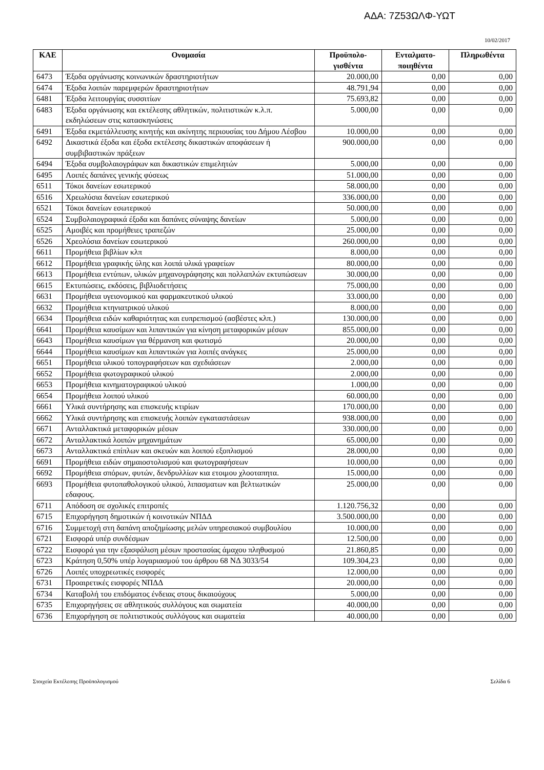ΑΔΑ: 7Ζ53ΩΛΦ-ΥΩΤ
10/02/2017
| ΚΑΕ | Ονομασία | Προϋπολο- γισθέντα | Ενταλματο- ποιηθέντα | Πληρωθέντα |
| --- | --- | --- | --- | --- |
| 6473 | Έξοδα οργάνωσης κοινωνικών δραστηριοτήτων | 20.000,00 | 0,00 | 0,00 |
| 6474 | Έξοδα λοιπών παρεμφερών δραστηριοτήτων | 48.791,94 | 0,00 | 0,00 |
| 6481 | Έξοδα λειτουργίας συσσιτίων | 75.693,82 | 0,00 | 0,00 |
| 6483 | Έξοδα οργάνωσης και εκτέλεσης αθλητικών, πολιτιστικών κ.λ.π. εκδηλώσεων στις κατασκηνώσεις | 5.000,00 | 0,00 | 0,00 |
| 6491 | Έξοδα εκμετάλλευσης κινητής και ακίνητης περιουσίας του Δήμου Λέσβου | 10.000,00 | 0,00 | 0,00 |
| 6492 | Δικαστικά έξοδα και έξοδα εκτέλεσης δικαστικών αποφάσεων ή συμβιβαστικών πράξεων | 900.000,00 | 0,00 | 0,00 |
| 6494 | Έξοδα συμβολαιογράφων και δικαστικών επιμελητών | 5.000,00 | 0,00 | 0,00 |
| 6495 | Λοιπές δαπάνες γενικής φύσεως | 51.000,00 | 0,00 | 0,00 |
| 6511 | Τόκοι δανείων εσωτερικού | 58.000,00 | 0,00 | 0,00 |
| 6516 | Χρεωλύσια δανείων εσωτερικού | 336.000,00 | 0,00 | 0,00 |
| 6521 | Τόκοι δανείων εσωτερικού | 50.000,00 | 0,00 | 0,00 |
| 6524 | Συμβολαιογραφικά έξοδα και δαπάνες σύναψης δανείων | 5.000,00 | 0,00 | 0,00 |
| 6525 | Αμοιβές και προμήθειες τραπεζών | 25.000,00 | 0,00 | 0,00 |
| 6526 | Χρεολύσια δανείων εσωτερικού | 260.000,00 | 0,00 | 0,00 |
| 6611 | Προμήθεια βιβλίων κλπ | 8.000,00 | 0,00 | 0,00 |
| 6612 | Προμήθεια γραφικής ύλης και λοιπά υλικά γραφείων | 80.000,00 | 0,00 | 0,00 |
| 6613 | Προμήθεια εντύπων, υλικών μηχανογράφησης και πολλαπλών εκτυπώσεων | 30.000,00 | 0,00 | 0,00 |
| 6615 | Εκτυπώσεις, εκδόσεις, βιβλιοδετήσεις | 75.000,00 | 0,00 | 0,00 |
| 6631 | Προμήθεια υγειονομικού και φαρμακευτικού υλικού | 33.000,00 | 0,00 | 0,00 |
| 6632 | Προμήθεια κτηνιατρικού υλικού | 8.000,00 | 0,00 | 0,00 |
| 6634 | Προμήθεια ειδών καθαριότητας και ευπρεπισμού (ασβέστες κλπ.) | 130.000,00 | 0,00 | 0,00 |
| 6641 | Προμήθεια καυσίμων και λιπαντικών για κίνηση μεταφορικών μέσων | 855.000,00 | 0,00 | 0,00 |
| 6643 | Προμήθεια καυσίμων για θέρμανση και φωτισμό | 20.000,00 | 0,00 | 0,00 |
| 6644 | Προμήθεια καυσίμων και λιπαντικών για λοιπές ανάγκες | 25.000,00 | 0,00 | 0,00 |
| 6651 | Προμήθεια υλικού τοπογραφήσεων και σχεδιάσεων | 2.000,00 | 0,00 | 0,00 |
| 6652 | Προμήθεια φωτογραφικού υλικού | 2.000,00 | 0,00 | 0,00 |
| 6653 | Προμήθεια κινηματογραφικού υλικού | 1.000,00 | 0,00 | 0,00 |
| 6654 | Προμήθεια λοιπού υλικού | 60.000,00 | 0,00 | 0,00 |
| 6661 | Υλικά συντήρησης και επισκευής κτιρίων | 170.000,00 | 0,00 | 0,00 |
| 6662 | Υλικά συντήρησης και επισκευής λοιπών εγκαταστάσεων | 938.000,00 | 0,00 | 0,00 |
| 6671 | Ανταλλακτικά μεταφορικών μέσων | 330.000,00 | 0,00 | 0,00 |
| 6672 | Ανταλλακτικά λοιπών μηχανημάτων | 65.000,00 | 0,00 | 0,00 |
| 6673 | Ανταλλακτικά επίπλων και σκευών και λοιπού εξοπλισμού | 28.000,00 | 0,00 | 0,00 |
| 6691 | Προμήθεια ειδών σημαιοστολισμού και φωτογραφήσεων | 10.000,00 | 0,00 | 0,00 |
| 6692 | Προμήθεια σπόρων, φυτών, δενδρυλλίων κια ετοιμου χλοοταπητα. | 15.000,00 | 0,00 | 0,00 |
| 6693 | Προμήθεια φυτοπαθολογικού υλικού, λιπασματων και βελτιωτικών εδαφους. | 25.000,00 | 0,00 | 0,00 |
| 6711 | Απόδοση σε σχολικές επιτροπές | 1.120.756,32 | 0,00 | 0,00 |
| 6715 | Επιχορήγηση δημοτικών ή κοινοτικών ΝΠΔΔ | 3.500.000,00 | 0,00 | 0,00 |
| 6716 | Συμμετοχή στη δαπάνη αποζημίωσης μελών υπηρεσιακού συμβουλίου | 10.000,00 | 0,00 | 0,00 |
| 6721 | Εισφορά υπέρ συνδέσμων | 12.500,00 | 0,00 | 0,00 |
| 6722 | Εισφορά για την εξασφάλιση μέσων προστασίας άμαχου πληθυσμού | 21.860,85 | 0,00 | 0,00 |
| 6723 | Κράτηση 0,50% υπέρ λογαριασμού του άρθρου 68 ΝΔ 3033/54 | 109.304,23 | 0,00 | 0,00 |
| 6726 | Λοιπές υποχρεωτικές εισφορές | 12.000,00 | 0,00 | 0,00 |
| 6731 | Προαιρετικές εισφορές ΝΠΔΔ | 20.000,00 | 0,00 | 0,00 |
| 6734 | Καταβολή του επιδόματος ένδειας στους δικαιούχους | 5.000,00 | 0,00 | 0,00 |
| 6735 | Επιχορηγήσεις σε αθλητικούς συλλόγους και σωματεία | 40.000,00 | 0,00 | 0,00 |
| 6736 | Επιχορήγηση σε πολιτιστικούς συλλόγους και σωματεία | 40.000,00 | 0,00 | 0,00 |
Στοιχεία Εκτέλεσης Προϋπολογισμού Σελίδα 6